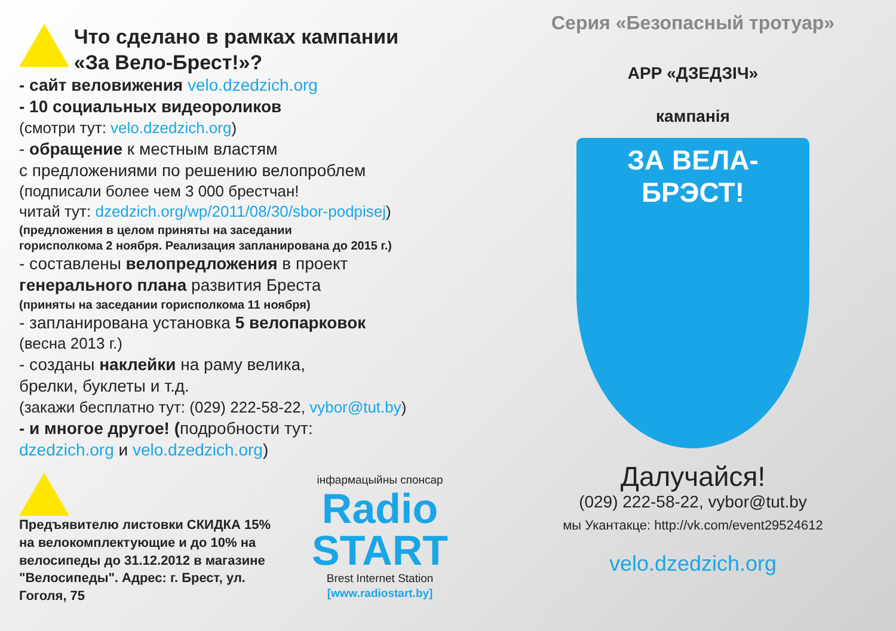Что сделано в рамках кампании
«За Вело-Брест!»?
- сайт веловижения velo.dzedzich.org
- 10 социальных видеороликов
(смотри тут: velo.dzedzich.org)
- обращение к местным властям
с предложениями по решению велопроблем
(подписали более чем 3 000 брестчан!
читай тут: dzedzich.org/wp/2011/08/30/sbor-podpisej)
(предложения в целом приняты на заседании
горисполкома 2 ноября. Реализация запланирована до 2015 г.)
- составлены велопредложения в проект
генерального плана развития Бреста
(приняты на заседании горисполкома 11 ноября)
- запланирована установка 5 велопарковок
(весна 2013 г.)
- созданы наклейки на раму велика,
брелки, буклеты и т.д.
(закажи бесплатно тут: (029) 222-58-22, vybor@tut.by)
- и многое другое! (подробности тут:
dzedzich.org и velo.dzedzich.org)
Предъявителю листовки СКИДКА 15% на велокомплектующие и до 10% на велосипеды до 31.12.2012 в магазине "Велосипеды". Адрес: г. Брест, ул. Гоголя, 75
інфармацыйны спонсар
Radio
START
Brest Internet Station
[www.radiostart.by]
Серия «Безопасный тротуар»
АРР «ДЗЕДЗІЧ»
кампанія
ЗА ВЕЛА-БРЭСТ!
Далучайся!
(029) 222-58-22, vybor@tut.by
мы Укантакце: http://vk.com/event29524612
velo.dzedzich.org